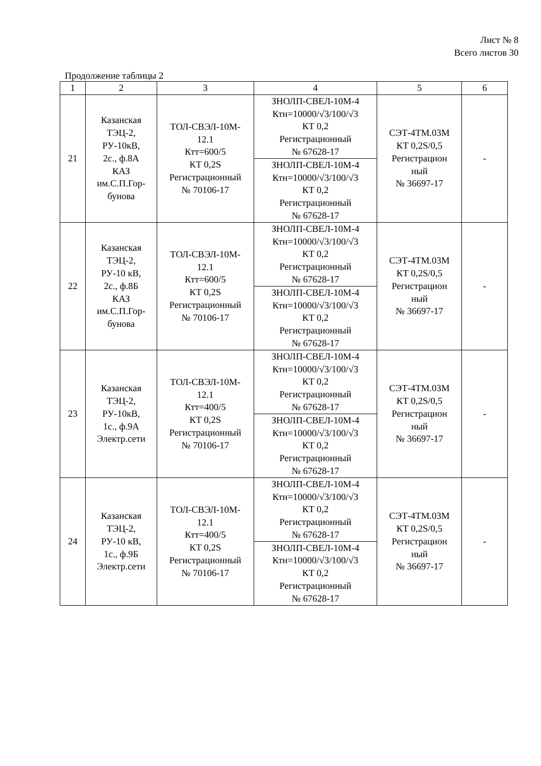Лист № 8
Всего листов 30
Продолжение таблицы 2
| 1 | 2 | 3 | 4 | 5 | 6 |
| --- | --- | --- | --- | --- | --- |
| 21 | Казанская ТЭЦ-2, РУ-10кВ, 2с., ф.8А КАЗ им.С.П.Гор- бунова | ТОЛ-СВЭЛ-10М- 12.1 Ктт=600/5 КТ 0,2S Регистрационный № 70106-17 | ЗНОЛП-СВЕЛ-10М-4 Ктн=10000/√3/100/√3 КТ 0,2 Регистрационный № 67628-17 | СЭТ-4ТМ.03М КТ 0,2S/0,5 Регистрацион ный № 36697-17 | - |
| | | | ЗНОЛП-СВЕЛ-10М-4 Ктн=10000/√3/100/√3 КТ 0,2 Регистрационный № 67628-17 | | |
| 22 | Казанская ТЭЦ-2, РУ-10 кВ, 2с., ф.8Б КАЗ им.С.П.Гор- бунова | ТОЛ-СВЭЛ-10М- 12.1 Ктт=600/5 КТ 0,2S Регистрационный № 70106-17 | ЗНОЛП-СВЕЛ-10М-4 Ктн=10000/√3/100/√3 КТ 0,2 Регистрационный № 67628-17 | СЭТ-4ТМ.03М КТ 0,2S/0,5 Регистрацион ный № 36697-17 | - |
| | | | ЗНОЛП-СВЕЛ-10М-4 Ктн=10000/√3/100/√3 КТ 0,2 Регистрационный № 67628-17 | | |
| 23 | Казанская ТЭЦ-2, РУ-10кВ, 1с., ф.9А Электр.сети | ТОЛ-СВЭЛ-10М- 12.1 Ктт=400/5 КТ 0,2S Регистрационный № 70106-17 | ЗНОЛП-СВЕЛ-10М-4 Ктн=10000/√3/100/√3 КТ 0,2 Регистрационный № 67628-17 | СЭТ-4ТМ.03М КТ 0,2S/0,5 Регистрацион ный № 36697-17 | - |
| | | | ЗНОЛП-СВЕЛ-10М-4 Ктн=10000/√3/100/√3 КТ 0,2 Регистрационный № 67628-17 | | |
| 24 | Казанская ТЭЦ-2, РУ-10 кВ, 1с., ф.9Б Электр.сети | ТОЛ-СВЭЛ-10М- 12.1 Ктт=400/5 КТ 0,2S Регистрационный № 70106-17 | ЗНОЛП-СВЕЛ-10М-4 Ктн=10000/√3/100/√3 КТ 0,2 Регистрационный № 67628-17 | СЭТ-4ТМ.03М КТ 0,2S/0,5 Регистрацион ный № 36697-17 | - |
| | | | ЗНОЛП-СВЕЛ-10М-4 Ктн=10000/√3/100/√3 КТ 0,2 Регистрационный № 67628-17 | | |